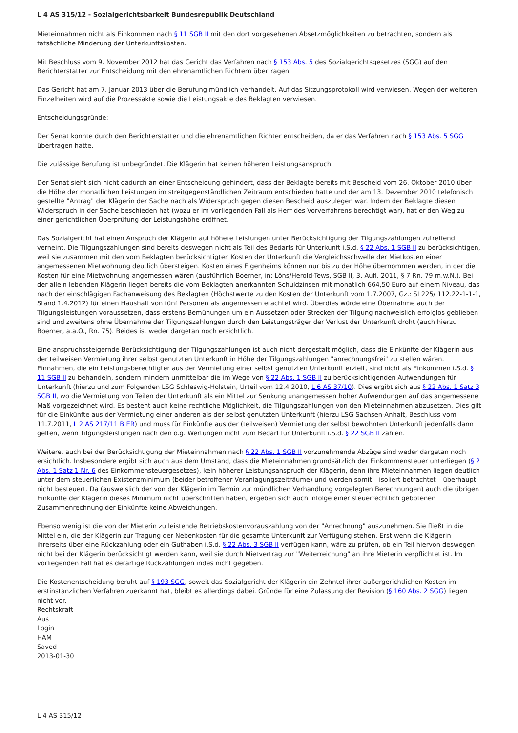L 4 AS 315/12 - Sozialgerichtsbarkeit Bundesrepublik Deutschland
Mieteinnahmen nicht als Einkommen nach § 11 SGB II mit den dort vorgesehenen Absetzmöglichkeiten zu betrachten, sondern als tatsächliche Minderung der Unterkunftskosten.
Mit Beschluss vom 9. November 2012 hat das Gericht das Verfahren nach § 153 Abs. 5 des Sozialgerichtsgesetzes (SGG) auf den Berichterstatter zur Entscheidung mit den ehrenamtlichen Richtern übertragen.
Das Gericht hat am 7. Januar 2013 über die Berufung mündlich verhandelt. Auf das Sitzungsprotokoll wird verwiesen. Wegen der weiteren Einzelheiten wird auf die Prozessakte sowie die Leistungsakte des Beklagten verwiesen.
Entscheidungsgründe:
Der Senat konnte durch den Berichterstatter und die ehrenamtlichen Richter entscheiden, da er das Verfahren nach § 153 Abs. 5 SGG übertragen hatte.
Die zulässige Berufung ist unbegründet. Die Klägerin hat keinen höheren Leistungsanspruch.
Der Senat sieht sich nicht dadurch an einer Entscheidung gehindert, dass der Beklagte bereits mit Bescheid vom 26. Oktober 2010 über die Höhe der monatlichen Leistungen im streitgegenständlichen Zeitraum entschieden hatte und der am 13. Dezember 2010 telefonisch gestellte "Antrag" der Klägerin der Sache nach als Widerspruch gegen diesen Bescheid auszulegen war. Indem der Beklagte diesen Widerspruch in der Sache beschieden hat (wozu er im vorliegenden Fall als Herr des Vorverfahrens berechtigt war), hat er den Weg zu einer gerichtlichen Überprüfung der Leistungshöhe eröffnet.
Das Sozialgericht hat einen Anspruch der Klägerin auf höhere Leistungen unter Berücksichtigung der Tilgungszahlungen zutreffend verneint. Die Tilgungszahlungen sind bereits deswegen nicht als Teil des Bedarfs für Unterkunft i.S.d. § 22 Abs. 1 SGB II zu berücksichtigen, weil sie zusammen mit den vom Beklagten berücksichtigten Kosten der Unterkunft die Vergleichsschwelle der Mietkosten einer angemessenen Mietwohnung deutlich übersteigen. Kosten eines Eigenheims können nur bis zu der Höhe übernommen werden, in der die Kosten für eine Mietwohnung angemessen wären (ausführlich Boerner, in: Löns/Herold-Tews, SGB II, 3. Aufl. 2011, § 7 Rn. 79 m.w.N.). Bei der allein lebenden Klägerin liegen bereits die vom Beklagten anerkannten Schuldzinsen mit monatlich 664,50 Euro auf einem Niveau, das nach der einschlägigen Fachanweisung des Beklagten (Höchstwerte zu den Kosten der Unterkunft vom 1.7.2007, Gz.: SI 225/ 112.22-1-1-1, Stand 1.4.2012) für einen Haushalt von fünf Personen als angemessen erachtet wird. Überdies würde eine Übernahme auch der Tilgungsleistungen voraussetzen, dass erstens Bemühungen um ein Aussetzen oder Strecken der Tilgung nachweislich erfolglos geblieben sind und zweitens ohne Übernahme der Tilgungszahlungen durch den Leistungsträger der Verlust der Unterkunft droht (auch hierzu Boerner, a.a.O., Rn. 75). Beides ist weder dargetan noch ersichtlich.
Eine anspruchssteigernde Berücksichtigung der Tilgungszahlungen ist auch nicht dergestalt möglich, dass die Einkünfte der Klägerin aus der teilweisen Vermietung ihrer selbst genutzten Unterkunft in Höhe der Tilgungszahlungen "anrechnungsfrei" zu stellen wären. Einnahmen, die ein Leistungsberechtigter aus der Vermietung einer selbst genutzten Unterkunft erzielt, sind nicht als Einkommen i.S.d. § 11 SGB II zu behandeln, sondern mindern unmittelbar die im Wege von § 22 Abs. 1 SGB II zu berücksichtigenden Aufwendungen für Unterkunft (hierzu und zum Folgenden LSG Schleswig-Holstein, Urteil vom 12.4.2010, L 6 AS 37/10). Dies ergibt sich aus § 22 Abs. 1 Satz 3 SGB II, wo die Vermietung von Teilen der Unterkunft als ein Mittel zur Senkung unangemessen hoher Aufwendungen auf das angemessene Maß vorgezeichnet wird. Es besteht auch keine rechtliche Möglichkeit, die Tilgungszahlungen von den Mieteinnahmen abzusetzen. Dies gilt für die Einkünfte aus der Vermietung einer anderen als der selbst genutzten Unterkunft (hierzu LSG Sachsen-Anhalt, Beschluss vom 11.7.2011, L 2 AS 217/11 B ER) und muss für Einkünfte aus der (teilweisen) Vermietung der selbst bewohnten Unterkunft jedenfalls dann gelten, wenn Tilgungsleistungen nach den o.g. Wertungen nicht zum Bedarf für Unterkunft i.S.d. § 22 SGB II zählen.
Weitere, auch bei der Berücksichtigung der Mieteinnahmen nach § 22 Abs. 1 SGB II vorzunehmende Abzüge sind weder dargetan noch ersichtlich. Insbesondere ergibt sich auch aus dem Umstand, dass die Mieteinnahmen grundsätzlich der Einkommensteuer unterliegen (§ 2 Abs. 1 Satz 1 Nr. 6 des Einkommensteuergesetzes), kein höherer Leistungsanspruch der Klägerin, denn ihre Mieteinnahmen liegen deutlich unter dem steuerlichen Existenzminimum (beider betroffener Veranlagungszeiträume) und werden somit – isoliert betrachtet – überhaupt nicht besteuert. Da (ausweislich der von der Klägerin im Termin zur mündlichen Verhandlung vorgelegten Berechnungen) auch die übrigen Einkünfte der Klägerin dieses Minimum nicht überschritten haben, ergeben sich auch infolge einer steuerrechtlich gebotenen Zusammenrechnung der Einkünfte keine Abweichungen.
Ebenso wenig ist die von der Mieterin zu leistende Betriebskostenvorauszahlung von der "Anrechnung" auszunehmen. Sie fließt in die Mittel ein, die der Klägerin zur Tragung der Nebenkosten für die gesamte Unterkunft zur Verfügung stehen. Erst wenn die Klägerin ihrerseits über eine Rückzahlung oder ein Guthaben i.S.d. § 22 Abs. 3 SGB II verfügen kann, wäre zu prüfen, ob ein Teil hiervon deswegen nicht bei der Klägerin berücksichtigt werden kann, weil sie durch Mietvertrag zur "Weiterreichung" an ihre Mieterin verpflichtet ist. Im vorliegenden Fall hat es derartige Rückzahlungen indes nicht gegeben.
Die Kostenentscheidung beruht auf § 193 SGG, soweit das Sozialgericht der Klägerin ein Zehntel ihrer außergerichtlichen Kosten im erstinstanzlichen Verfahren zuerkannt hat, bleibt es allerdings dabei. Gründe für eine Zulassung der Revision (§ 160 Abs. 2 SGG) liegen nicht vor.
Rechtskraft
Aus
Login
HAM
Saved
2013-01-30
L 4 AS 315/12